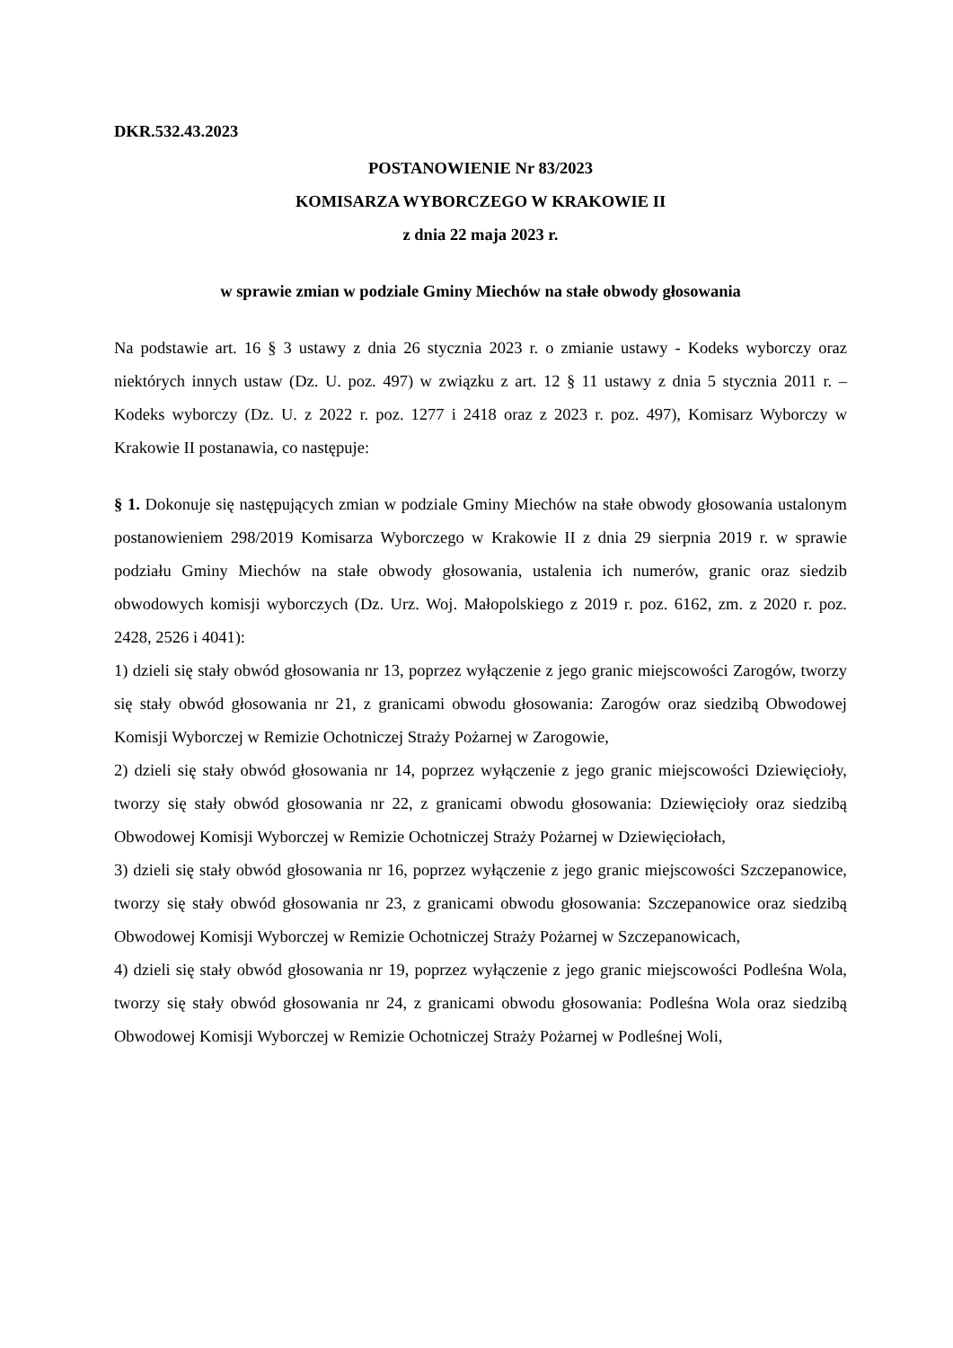DKR.532.43.2023
POSTANOWIENIE Nr 83/2023
KOMISARZA WYBORCZEGO W KRAKOWIE II
z dnia 22 maja 2023 r.
w sprawie zmian w podziale Gminy Miechów na stałe obwody głosowania
Na podstawie art. 16 § 3 ustawy z dnia 26 stycznia 2023 r. o zmianie ustawy - Kodeks wyborczy oraz niektórych innych ustaw (Dz. U. poz. 497) w związku z art. 12 § 11 ustawy z dnia 5 stycznia 2011 r. – Kodeks wyborczy (Dz. U. z 2022 r. poz. 1277 i 2418 oraz z 2023 r. poz. 497), Komisarz Wyborczy w Krakowie II postanawia, co następuje:
§ 1. Dokonuje się następujących zmian w podziale Gminy Miechów na stałe obwody głosowania ustalonym postanowieniem 298/2019 Komisarza Wyborczego w Krakowie II z dnia 29 sierpnia 2019 r. w sprawie podziału Gminy Miechów na stałe obwody głosowania, ustalenia ich numerów, granic oraz siedzib obwodowych komisji wyborczych (Dz. Urz. Woj. Małopolskiego z 2019 r. poz. 6162, zm. z 2020 r. poz. 2428, 2526 i 4041):
1) dzieli się stały obwód głosowania nr 13, poprzez wyłączenie z jego granic miejscowości Zarogów, tworzy się stały obwód głosowania nr 21, z granicami obwodu głosowania: Zarogów oraz siedzibą Obwodowej Komisji Wyborczej w Remizie Ochotniczej Straży Pożarnej w Zarogowie,
2) dzieli się stały obwód głosowania nr 14, poprzez wyłączenie z jego granic miejscowości Dziewięcioły, tworzy się stały obwód głosowania nr 22, z granicami obwodu głosowania: Dziewięcioły oraz siedzibą Obwodowej Komisji Wyborczej w Remizie Ochotniczej Straży Pożarnej w Dziewięciołach,
3) dzieli się stały obwód głosowania nr 16, poprzez wyłączenie z jego granic miejscowości Szczepanowice, tworzy się stały obwód głosowania nr 23, z granicami obwodu głosowania: Szczepanowice oraz siedzibą Obwodowej Komisji Wyborczej w Remizie Ochotniczej Straży Pożarnej w Szczepanowicach,
4) dzieli się stały obwód głosowania nr 19, poprzez wyłączenie z jego granic miejscowości Podleśna Wola, tworzy się stały obwód głosowania nr 24, z granicami obwodu głosowania: Podleśna Wola oraz siedzibą Obwodowej Komisji Wyborczej w Remizie Ochotniczej Straży Pożarnej w Podleśnej Woli,